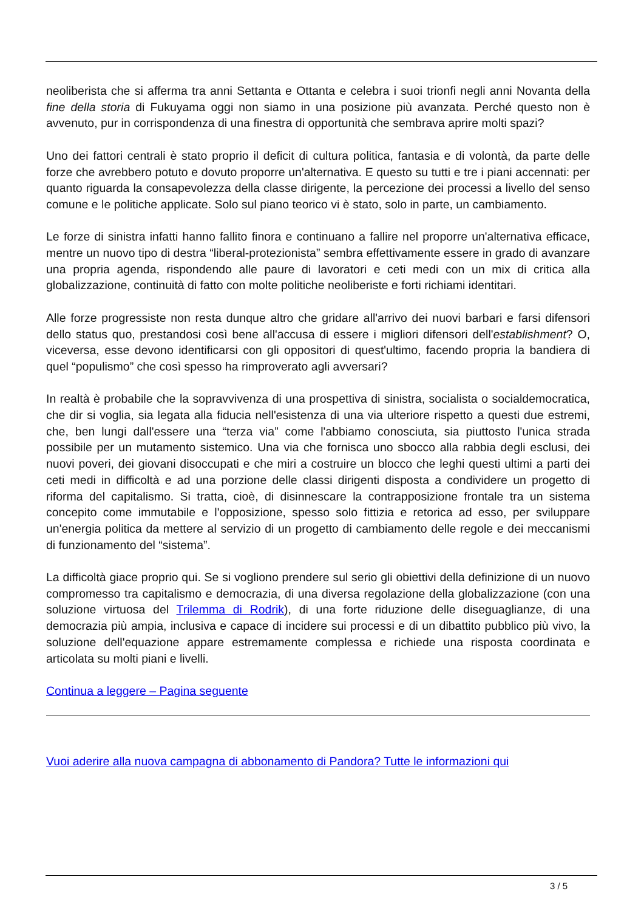neoliberista che si afferma tra anni Settanta e Ottanta e celebra i suoi trionfi negli anni Novanta della fine della storia di Fukuyama oggi non siamo in una posizione più avanzata. Perché questo non è avvenuto, pur in corrispondenza di una finestra di opportunità che sembrava aprire molti spazi?
Uno dei fattori centrali è stato proprio il deficit di cultura politica, fantasia e di volontà, da parte delle forze che avrebbero potuto e dovuto proporre un'alternativa. E questo su tutti e tre i piani accennati: per quanto riguarda la consapevolezza della classe dirigente, la percezione dei processi a livello del senso comune e le politiche applicate. Solo sul piano teorico vi è stato, solo in parte, un cambiamento.
Le forze di sinistra infatti hanno fallito finora e continuano a fallire nel proporre un'alternativa efficace, mentre un nuovo tipo di destra “liberal-protezionista” sembra effettivamente essere in grado di avanzare una propria agenda, rispondendo alle paure di lavoratori e ceti medi con un mix di critica alla globalizzazione, continuità di fatto con molte politiche neoliberiste e forti richiami identitari.
Alle forze progressiste non resta dunque altro che gridare all'arrivo dei nuovi barbari e farsi difensori dello status quo, prestandosi così bene all'accusa di essere i migliori difensori dell'establishment? O, viceversa, esse devono identificarsi con gli oppositori di quest'ultimo, facendo propria la bandiera di quel “populismo” che così spesso ha rimproverato agli avversari?
In realtà è probabile che la sopravvivenza di una prospettiva di sinistra, socialista o socialdemocratica, che dir si voglia, sia legata alla fiducia nell'esistenza di una via ulteriore rispetto a questi due estremi, che, ben lungi dall'essere una “terza via” come l'abbiamo conosciuta, sia piuttosto l'unica strada possibile per un mutamento sistemico. Una via che fornisca uno sbocco alla rabbia degli esclusi, dei nuovi poveri, dei giovani disoccupati e che miri a costruire un blocco che leghi questi ultimi a parti dei ceti medi in difficoltà e ad una porzione delle classi dirigenti disposta a condividere un progetto di riforma del capitalismo. Si tratta, cioè, di disinnescare la contrapposizione frontale tra un sistema concepito come immutabile e l'opposizione, spesso solo fittizia e retorica ad esso, per sviluppare un'energia politica da mettere al servizio di un progetto di cambiamento delle regole e dei meccanismi di funzionamento del “sistema”.
La difficoltà giace proprio qui. Se si vogliono prendere sul serio gli obiettivi della definizione di un nuovo compromesso tra capitalismo e democrazia, di una diversa regolazione della globalizzazione (con una soluzione virtuosa del Trilemma di Rodrik), di una forte riduzione delle diseguaglianze, di una democrazia più ampia, inclusiva e capace di incidere sui processi e di un dibattito pubblico più vivo, la soluzione dell'equazione appare estremamente complessa e richiede una risposta coordinata e articolata su molti piani e livelli.
Continua a leggere – Pagina seguente
Vuoi aderire alla nuova campagna di abbonamento di Pandora? Tutte le informazioni qui
3 / 5